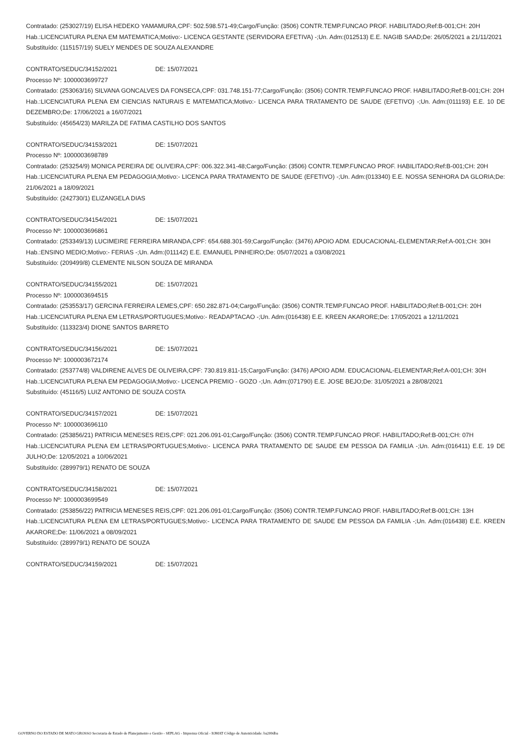Contratado: (253027/19) ELISA HEDEKO YAMAMURA,CPF: 502.598.571-49;Cargo/Função: (3506) CONTR.TEMP.FUNCAO PROF. HABILITADO;Ref:B-001;CH: 20H
Hab.:LICENCIATURA PLENA EM MATEMATICA;Motivo:- LICENCA GESTANTE (SERVIDORA EFETIVA) -;Un. Adm:(012513) E.E. NAGIB SAAD;De: 26/05/2021 a 21/11/2021
Substituído: (115157/19) SUELY MENDES DE SOUZA ALEXANDRE
CONTRATO/SEDUC/34152/2021 DE: 15/07/2021
Processo Nº: 1000003699727
Contratado: (253063/16) SILVANA GONCALVES DA FONSECA,CPF: 031.748.151-77;Cargo/Função: (3506) CONTR.TEMP.FUNCAO PROF. HABILITADO;Ref:B-001;CH: 20H
Hab.:LICENCIATURA PLENA EM CIENCIAS NATURAIS E MATEMATICA;Motivo:- LICENCA PARA TRATAMENTO DE SAUDE (EFETIVO) -;Un. Adm:(011193) E.E. 10 DE DEZEMBRO;De: 17/06/2021 a 16/07/2021
Substituído: (45654/23) MARILZA DE FATIMA CASTILHO DOS SANTOS
CONTRATO/SEDUC/34153/2021 DE: 15/07/2021
Processo Nº: 1000003698789
Contratado: (253254/9) MONICA PEREIRA DE OLIVEIRA,CPF: 006.322.341-48;Cargo/Função: (3506) CONTR.TEMP.FUNCAO PROF. HABILITADO;Ref:B-001;CH: 20H
Hab.:LICENCIATURA PLENA EM PEDAGOGIA;Motivo:- LICENCA PARA TRATAMENTO DE SAUDE (EFETIVO) -;Un. Adm:(013340) E.E. NOSSA SENHORA DA GLORIA;De: 21/06/2021 a 18/09/2021
Substituído: (242730/1) ELIZANGELA DIAS
CONTRATO/SEDUC/34154/2021 DE: 15/07/2021
Processo Nº: 1000003696861
Contratado: (253349/13) LUCIMEIRE FERREIRA MIRANDA,CPF: 654.688.301-59;Cargo/Função: (3476) APOIO ADM. EDUCACIONAL-ELEMENTAR;Ref:A-001;CH: 30H
Hab.:ENSINO MEDIO;Motivo:- FERIAS -;Un. Adm:(011142) E.E. EMANUEL PINHEIRO;De: 05/07/2021 a 03/08/2021
Substituído: (209499/8) CLEMENTE NILSON SOUZA DE MIRANDA
CONTRATO/SEDUC/34155/2021 DE: 15/07/2021
Processo Nº: 1000003694515
Contratado: (253553/17) GERCINA FERREIRA LEMES,CPF: 650.282.871-04;Cargo/Função: (3506) CONTR.TEMP.FUNCAO PROF. HABILITADO;Ref:B-001;CH: 20H
Hab.:LICENCIATURA PLENA EM LETRAS/PORTUGUES;Motivo:- READAPTACAO -;Un. Adm:(016438) E.E. KREEN AKARORE;De: 17/05/2021 a 12/11/2021
Substituído: (113323/4) DIONE SANTOS BARRETO
CONTRATO/SEDUC/34156/2021 DE: 15/07/2021
Processo Nº: 1000003672174
Contratado: (253774/8) VALDIRENE ALVES DE OLIVEIRA,CPF: 730.819.811-15;Cargo/Função: (3476) APOIO ADM. EDUCACIONAL-ELEMENTAR;Ref:A-001;CH: 30H
Hab.:LICENCIATURA PLENA EM PEDAGOGIA;Motivo:- LICENCA PREMIO - GOZO -;Un. Adm:(071790) E.E. JOSE BEJO;De: 31/05/2021 a 28/08/2021
Substituído: (45116/5) LUIZ ANTONIO DE SOUZA COSTA
CONTRATO/SEDUC/34157/2021 DE: 15/07/2021
Processo Nº: 1000003696110
Contratado: (253856/21) PATRICIA MENESES REIS,CPF: 021.206.091-01;Cargo/Função: (3506) CONTR.TEMP.FUNCAO PROF. HABILITADO;Ref:B-001;CH: 07H
Hab.:LICENCIATURA PLENA EM LETRAS/PORTUGUES;Motivo:- LICENCA PARA TRATAMENTO DE SAUDE EM PESSOA DA FAMILIA -;Un. Adm:(016411) E.E. 19 DE JULHO;De: 12/05/2021 a 10/06/2021
Substituído: (289979/1) RENATO DE SOUZA
CONTRATO/SEDUC/34158/2021 DE: 15/07/2021
Processo Nº: 1000003699549
Contratado: (253856/22) PATRICIA MENESES REIS,CPF: 021.206.091-01;Cargo/Função: (3506) CONTR.TEMP.FUNCAO PROF. HABILITADO;Ref:B-001;CH: 13H
Hab.:LICENCIATURA PLENA EM LETRAS/PORTUGUES;Motivo:- LICENCA PARA TRATAMENTO DE SAUDE EM PESSOA DA FAMILIA -;Un. Adm:(016438) E.E. KREEN AKARORE;De: 11/06/2021 a 08/09/2021
Substituído: (289979/1) RENATO DE SOUZA
CONTRATO/SEDUC/34159/2021 DE: 15/07/2021
GOVERNO DO ESTADO DE MATO GROSSO Secretaria de Estado de Planejamento e Gestão - SEPLAG - Imprensa Oficial - IOMAT Código de Autenticidade: ba200dba